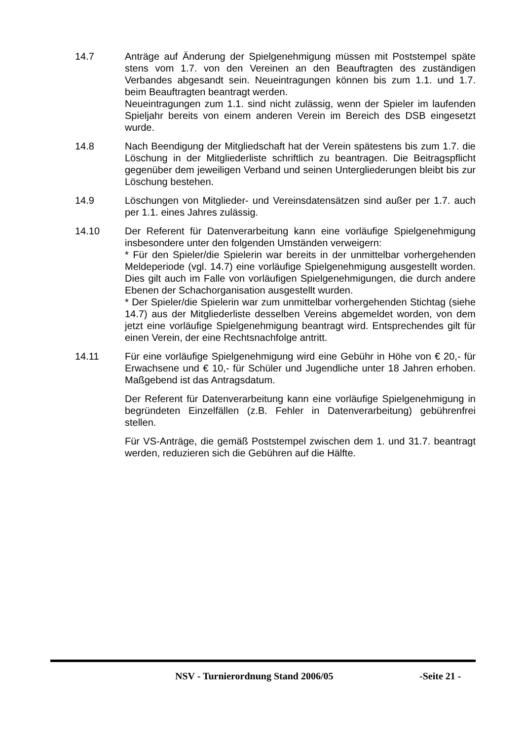14.7 Anträge auf Änderung der Spielgenehmigung müssen mit Poststempel späte stens vom 1.7. von den Vereinen an den Beauftragten des zuständigen Verbandes abgesandt sein. Neueintragungen können bis zum 1.1. und 1.7. beim Beauftragten beantragt werden.
Neueintragungen zum 1.1. sind nicht zulässig, wenn der Spieler im laufenden Spieljahr bereits von einem anderen Verein im Bereich des DSB eingesetzt wurde.
14.8 Nach Beendigung der Mitgliedschaft hat der Verein spätestens bis zum 1.7. die Löschung in der Mitgliederliste schriftlich zu beantragen. Die Beitragspflicht gegenüber dem jeweiligen Verband und seinen Untergliederungen bleibt bis zur Löschung bestehen.
14.9 Löschungen von Mitglieder- und Vereinsdatensätzen sind außer per 1.7. auch per 1.1. eines Jahres zulässig.
14.10 Der Referent für Datenverarbeitung kann eine vorläufige Spielgenehmigung insbesondere unter den folgenden Umständen verweigern:
* Für den Spieler/die Spielerin war bereits in der unmittelbar vorhergehenden Meldeperiode (vgl. 14.7) eine vorläufige Spielgenehmigung ausgestellt worden. Dies gilt auch im Falle von vorläufigen Spielgenehmigungen, die durch andere Ebenen der Schachorganisation ausgestellt wurden.
* Der Spieler/die Spielerin war zum unmittelbar vorhergehenden Stichtag (siehe 14.7) aus der Mitgliederliste desselben Vereins abgemeldet worden, von dem jetzt eine vorläufige Spielgenehmigung beantragt wird. Entsprechendes gilt für einen Verein, der eine Rechtsnachfolge antritt.
14.11 Für eine vorläufige Spielgenehmigung wird eine Gebühr in Höhe von € 20,- für Erwachsene und € 10,- für Schüler und Jugendliche unter 18 Jahren erhoben. Maßgebend ist das Antragsdatum.
Der Referent für Datenverarbeitung kann eine vorläufige Spielgenehmigung in begründeten Einzelfällen (z.B. Fehler in Datenverarbeitung) gebührenfrei stellen.
Für VS-Anträge, die gemäß Poststempel zwischen dem 1. und 31.7. beantragt werden, reduzieren sich die Gebühren auf die Hälfte.
NSV - Turnierordnung Stand 2006/05 -Seite 21 -